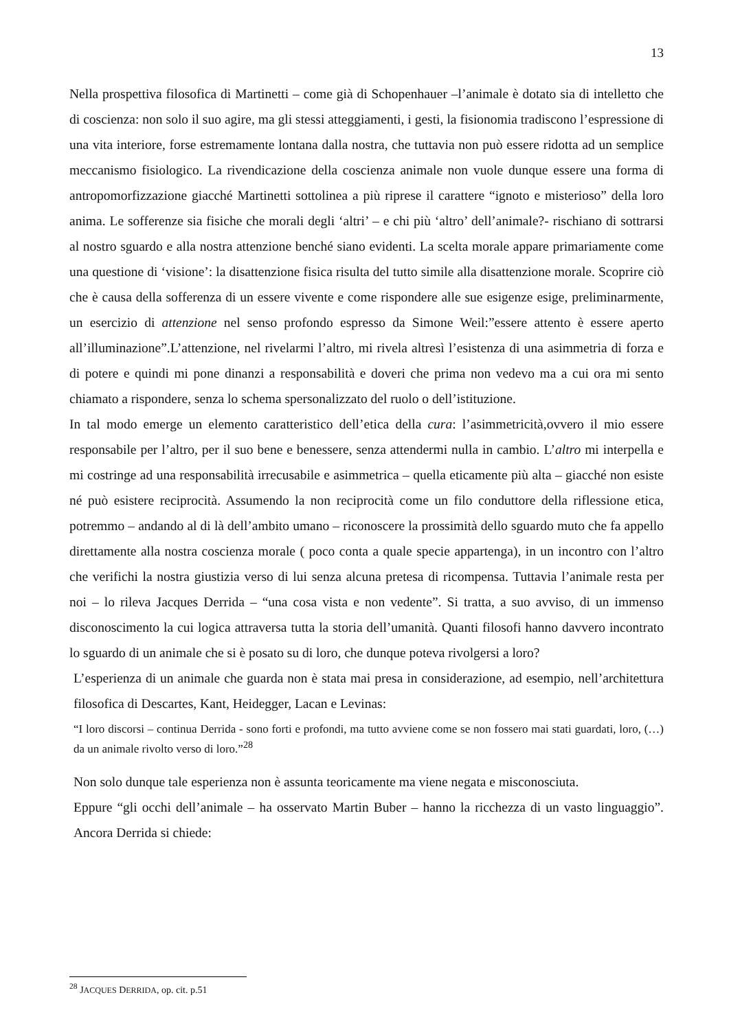13
Nella prospettiva filosofica di Martinetti – come già di Schopenhauer –l’animale è dotato sia di intelletto che di coscienza: non solo il suo agire, ma gli stessi atteggiamenti, i gesti, la fisionomia tradiscono l’espressione di una vita interiore, forse estremamente lontana dalla nostra, che tuttavia non può essere ridotta ad un semplice meccanismo fisiologico. La rivendicazione della coscienza animale non vuole dunque essere una forma di antropomorfizzazione giacché Martinetti sottolinea a più riprese il carattere “ignoto e misterioso” della loro anima. Le sofferenze sia fisiche che morali degli ‘altri’ – e chi più ‘altro’ dell’animale?- rischiano di sottrarsi al nostro sguardo e alla nostra attenzione benché siano evidenti. La scelta morale appare primariamente come una questione di ‘visione’: la disattenzione fisica risulta del tutto simile alla disattenzione morale. Scoprire ciò che è causa della sofferenza di un essere vivente e come rispondere alle sue esigenze esige, preliminarmente, un esercizio di attenzione nel senso profondo espresso da Simone Weil:”essere attento è essere aperto all’illuminazione”.L’attenzione, nel rivelarmi l’altro, mi rivela altresì l’esistenza di una asimmetria di forza e di potere e quindi mi pone dinanzi a responsabilità e doveri che prima non vedevo ma a cui ora mi sento chiamato a rispondere, senza lo schema spersonalizzato del ruolo o dell’istituzione.
In tal modo emerge un elemento caratteristico dell’etica della cura: l’asimmetricità,ovvero il mio essere responsabile per l’altro, per il suo bene e benessere, senza attendermi nulla in cambio. L’altro mi interpella e mi costringe ad una responsabilità irrecusabile e asimmetrica – quella eticamente più alta – giacché non esiste né può esistere reciprocità. Assumendo la non reciprocità come un filo conduttore della riflessione etica, potremmo – andando al di là dell’ambito umano – riconoscere la prossimità dello sguardo muto che fa appello direttamente alla nostra coscienza morale ( poco conta a quale specie appartenga), in un incontro con l’altro che verifichi la nostra giustizia verso di lui senza alcuna pretesa di ricompensa. Tuttavia l’animale resta per noi – lo rileva Jacques Derrida – “una cosa vista e non vedente”. Si tratta, a suo avviso, di un immenso disconoscimento la cui logica attraversa tutta la storia dell’umanità. Quanti filosofi hanno davvero incontrato lo sguardo di un animale che si è posato su di loro, che dunque poteva rivolgersi a loro?
L’esperienza di un animale che guarda non è stata mai presa in considerazione, ad esempio, nell’architettura filosofica di Descartes, Kant, Heidegger, Lacan e Levinas:
“I loro discorsi – continua Derrida - sono forti e profondi, ma tutto avviene come se non fossero mai stati guardati, loro, (…) da un animale rivolto verso di loro.”<sup>28</sup>
Non solo dunque tale esperienza non è assunta teoricamente ma viene negata e misconosciuta.
Eppure “gli occhi dell’animale – ha osservato Martin Buber – hanno la ricchezza di un vasto linguaggio”. Ancora Derrida si chiede:
<sup>28</sup> JACQUES DERRIDA, op. cit. p.51